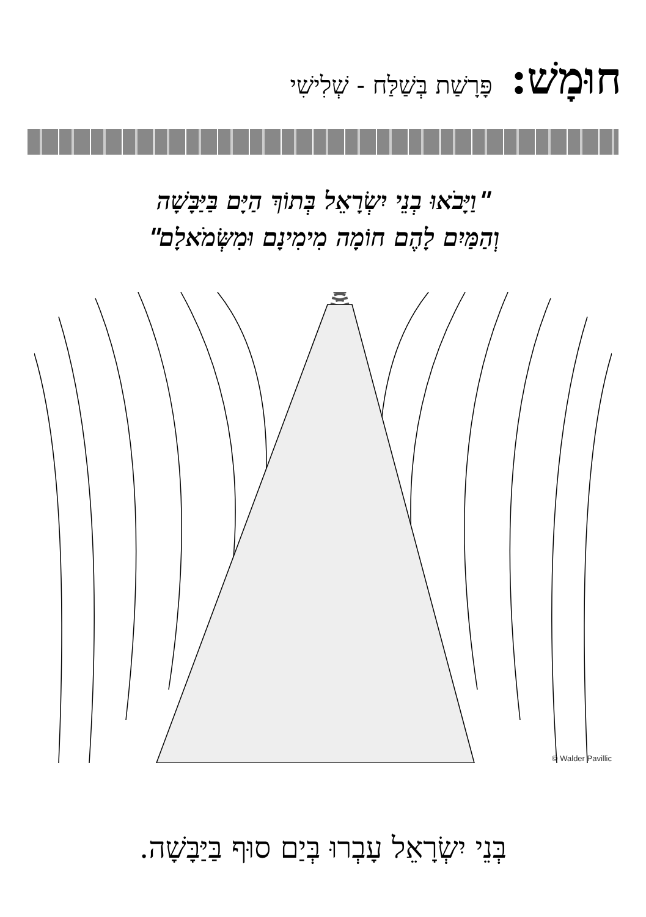חוּמָשׁ: פָּרָשַׁת בְּשַׁלַּח - שְׁלִישִׁי
"וַיָּבֹאוּ בְנֵי יִשְׂרָאֵל בְּתוֹךְ הַיָּם בַּיַּבָּשָׁה
וְהַמַּיִם לָהֶם חוֹמָה מִימִינָם וּמִשְּׂמֹאלָם"
© Walder Pavillic
בְּנֵי יִשְׂרָאֵל עָבְרוּ בְּיַם סוּף בַּיַּבָּשָׁה.